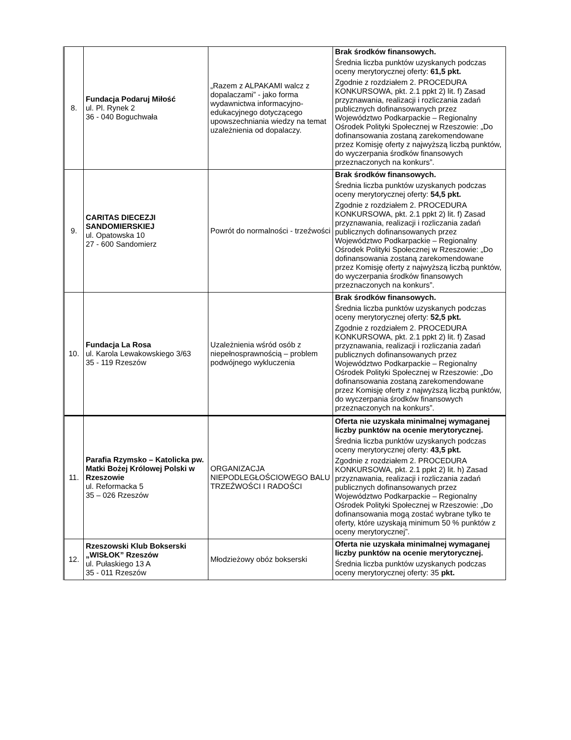| 8. | Fundacja Podaruj Miłość ul. Pl. Rynek 2 36 - 040 Boguchwała | „Razem z ALPAKAMI walcz z dopalaczami” - jako forma wydawnictwa informacyjno-edukacyjnego dotyczącego upowszechniania wiedzy na temat uzależnienia od dopalaczy. | Brak środków finansowych. Średnia liczba punktów uzyskanych podczas oceny merytorycznej oferty: 61,5 pkt. Zgodnie z rozdziałem 2. PROCEDURA KONKURSOWA, pkt. 2.1 ppkt 2) lit. f) Zasad przyznawania, realizacji i rozliczania zadań publicznych dofinansowanych przez Województwo Podkarpackie – Regionalny Ośrodek Polityki Społecznej w Rzeszowie: „Do dofinansowania zostaną zarekomendowane przez Komisję oferty z najwyższą liczbą punktów, do wyczerpania środków finansowych przeznaczonych na konkurs”. |
| 9. | CARITAS DIECEZJI SANDOMIERSKIEJ ul. Opatowska 10 27 - 600 Sandomierz | Powrót do normalności - trzeźwości | Brak środków finansowych. Średnia liczba punktów uzyskanych podczas oceny merytorycznej oferty: 54,5 pkt. Zgodnie z rozdziałem 2. PROCEDURA KONKURSOWA, pkt. 2.1 ppkt 2) lit. f) Zasad przyznawania, realizacji i rozliczania zadań publicznych dofinansowanych przez Województwo Podkarpackie – Regionalny Ośrodek Polityki Społecznej w Rzeszowie: „Do dofinansowania zostaną zarekomendowane przez Komisję oferty z najwyższą liczbą punktów, do wyczerpania środków finansowych przeznaczonych na konkurs”. |
| 10. | Fundacja La Rosa ul. Karola Lewakowskiego 3/63 35 - 119 Rzeszów | Uzależnienia wśród osób z niepełnosprawnością – problem podwójnego wykluczenia | Brak środków finansowych. Średnia liczba punktów uzyskanych podczas oceny merytorycznej oferty: 52,5 pkt. Zgodnie z rozdziałem 2. PROCEDURA KONKURSOWA, pkt. 2.1 ppkt 2) lit. f) Zasad przyznawania, realizacji i rozliczania zadań publicznych dofinansowanych przez Województwo Podkarpackie – Regionalny Ośrodek Polityki Społecznej w Rzeszowie: „Do dofinansowania zostaną zarekomendowane przez Komisję oferty z najwyższą liczbą punktów, do wyczerpania środków finansowych przeznaczonych na konkurs”. |
| 11. | Parafia Rzymsko – Katolicka pw. Matki Bożej Królowej Polski w Rzeszowie ul. Reformacka 5 35 – 026 Rzeszów | ORGANIZACJA NIEPODLEGŁOŚCIOWEGO BALU TRZEŹWOŚCI I RADOŚCI | Oferta nie uzyskała minimalnej wymaganej liczby punktów na ocenie merytorycznej. Średnia liczba punktów uzyskanych podczas oceny merytorycznej oferty: 43,5 pkt. Zgodnie z rozdziałem 2. PROCEDURA KONKURSOWA, pkt. 2.1 ppkt 2) lit. h) Zasad przyznawania, realizacji i rozliczania zadań publicznych dofinansowanych przez Województwo Podkarpackie – Regionalny Ośrodek Polityki Społecznej w Rzeszowie: „Do dofinansowania mogą zostać wybrane tylko te oferty, które uzyskają minimum 50 % punktów z oceny merytorycznej”. |
| 12. | Rzeszowski Klub Bokserski „WISŁOK” Rzeszów ul. Pułaskiego 13 A 35 - 011 Rzeszów | Młodzieżowy obóz bokserski | Oferta nie uzyskała minimalnej wymaganej liczby punktów na ocenie merytorycznej. Średnia liczba punktów uzyskanych podczas oceny merytorycznej oferty: 35 pkt. |